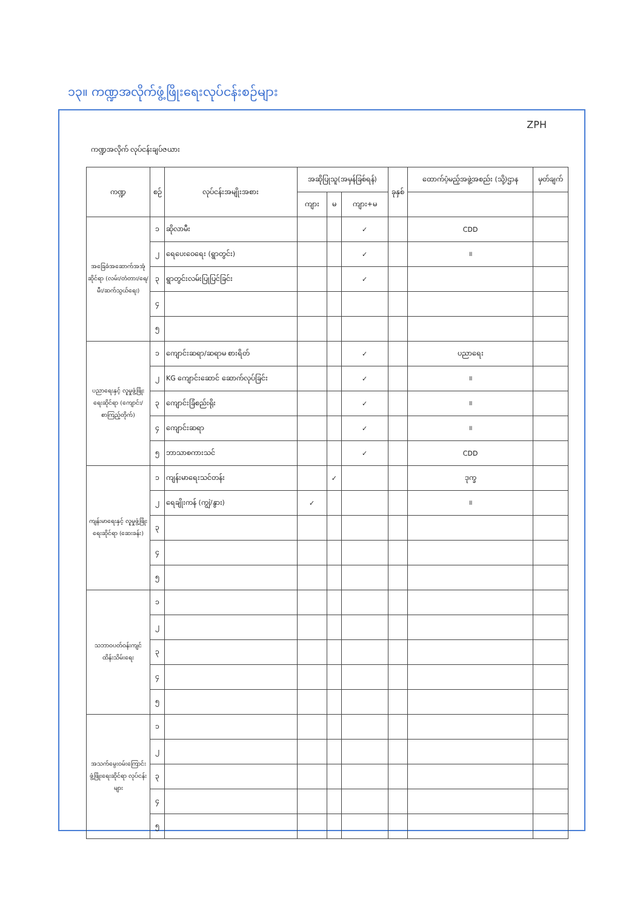၁၃။ ကဏ္ဍအလိုက်ဖွံ့ဖြိုးရေးလုပ်ငန်းစဉ်များ
ZPH
ကဏ္ဍအလိုက် လုပ်ငန်းချပ်ဇယား
| ကဏ္ဍ | စဉ် | လုပ်ငန်းအမျိုးအစား | အဆိုပြုသူ(အမှန်ခြစ်ရန်) | | | ခုနှစ် | ထောက်ပံ့မည့်အဖွဲ့အစည်း (သို့)ဌာန | မှတ်ချက် |
| --- | --- | --- | --- | --- | --- | --- | --- | --- |
| | | | ကျား | မ | ကျား+မ | | | |
| အခြေခံအဆောက်အအုံဆိုင်ရာ (လမ်း/တံတား/ရေ/မီး/ဆက်သွယ်ရေး) | ၁ | ဆိုလာမီး | | | ✓ | | CDD | |
| | ၂ | ရေပေးဝေရေး (ရွာတွင်း) | | | ✓ | | ॥ | |
| | ၃ | ရွာတွင်းလမ်းပြုပြင်ခြင်း | | | ✓ | | | |
| | ၄ | | | | | | | |
| | ၅ | | | | | | | |
| ပညာရေးနှင့် လူမှုဖွံ့ဖြိုးရေးဆိုင်ရာ (ကျောင်း/စာကြည့်တိုက်) | ၁ | ကျောင်းဆရာ/ဆရာမ စားရိတ် | | | ✓ | | ပညာရေး | |
| | ၂ | KG ကျောင်းဆောင် ဆောက်လုပ်ခြင်း | | | ✓ | | ॥ | |
| | ၃ | ကျောင်းခြံစည်းရိုး | | | ✓ | | ॥ | |
| | ၄ | ကျောင်းဆရာ | | | ✓ | | ॥ | |
| | ၅ | ဘာသာစကားသင် | | | ✓ | | CDD | |
| ကျန်းမာရေးနှင့် လူမှုဖွံ့ဖြိုးရေးဆိုင်ရာ (ဆေးခန်း) | ၁ | ကျန်းမာရေးသင်တန်း | | ✓ | | | ဒုက္ခ | |
| | ၂ | ရေချိုးကန် (ကျွဲ/နွား) | ✓ | | | | ॥ | |
| | ၃ | | | | | | | |
| | ၄ | | | | | | | |
| | ၅ | | | | | | | |
| သဘာဝပတ်ဝန်းကျင်ထိန်းသိမ်းရေး | ၁ | | | | | | | |
| | ၂ | | | | | | | |
| | ၃ | | | | | | | |
| | ၄ | | | | | | | |
| | ၅ | | | | | | | |
| အသက်မွေးဝမ်းကြောင်းဖွံ့ဖြိုးရေးဆိုင်ရာ လုပ်ငန်းများ | ၁ | | | | | | | |
| | ၂ | | | | | | | |
| | ၃ | | | | | | | |
| | ၄ | | | | | | | |
| | ၅ | | | | | | | |